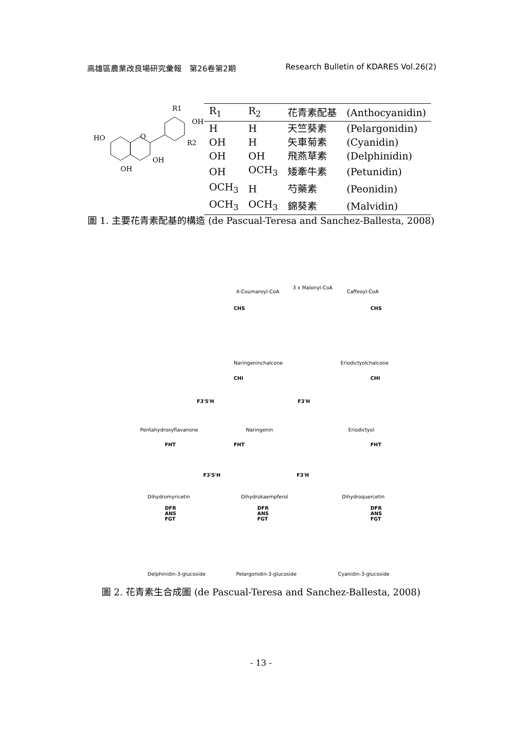高雄區農業改良場研究彙報　第26卷第2期 Research Bulletin of KDARES Vol.26(2)
HO
O
OH
OH
R1
OH
R2
| R<sub>1</sub> | R<sub>2</sub> | 花青素配基 | (Anthocyanidin) |
| --- | --- | --- | --- |
| H | H | 天竺葵素 | (Pelargonidin) |
| OH | H | 矢車菊素 | (Cyanidin) |
| OH | OH | 飛燕草素 | (Delphinidin) |
| OH | OCH<sub>3</sub> | 矮牽牛素 | (Petunidin) |
| OCH<sub>3</sub> | H | 芍藥素 | (Peonidin) |
| OCH<sub>3</sub> | OCH<sub>3</sub> | 錦葵素 | (Malvidin) |
圖 1. 主要花青素配基的構造 (de Pascual-Teresa and Sanchez-Ballesta, 2008)
4-Coumaroyl-CoA
3 x Malonyl-CoA
Caffeoyl-CoA
CHS CHS
Naringeninchalcone Eriodictyolchalcone
CHI CHI
F3'5'H F3'H
Pentahydroxyflavanone Naringenin Eriodictyol
FHT FHT FHT
F3'5'H F3'H
Dihydromyricetin Dihydrokaempferol Dihydroquercetin
DFR
ANS
FGT
DFR
ANS
FGT
DFR
ANS
FGT
Delphinidin-3-glucoside Pelargonidin-3-glucoside Cyanidin-3-glucoside
圖 2. 花青素生合成圖 (de Pascual-Teresa and Sanchez-Ballesta, 2008)
- 13 -